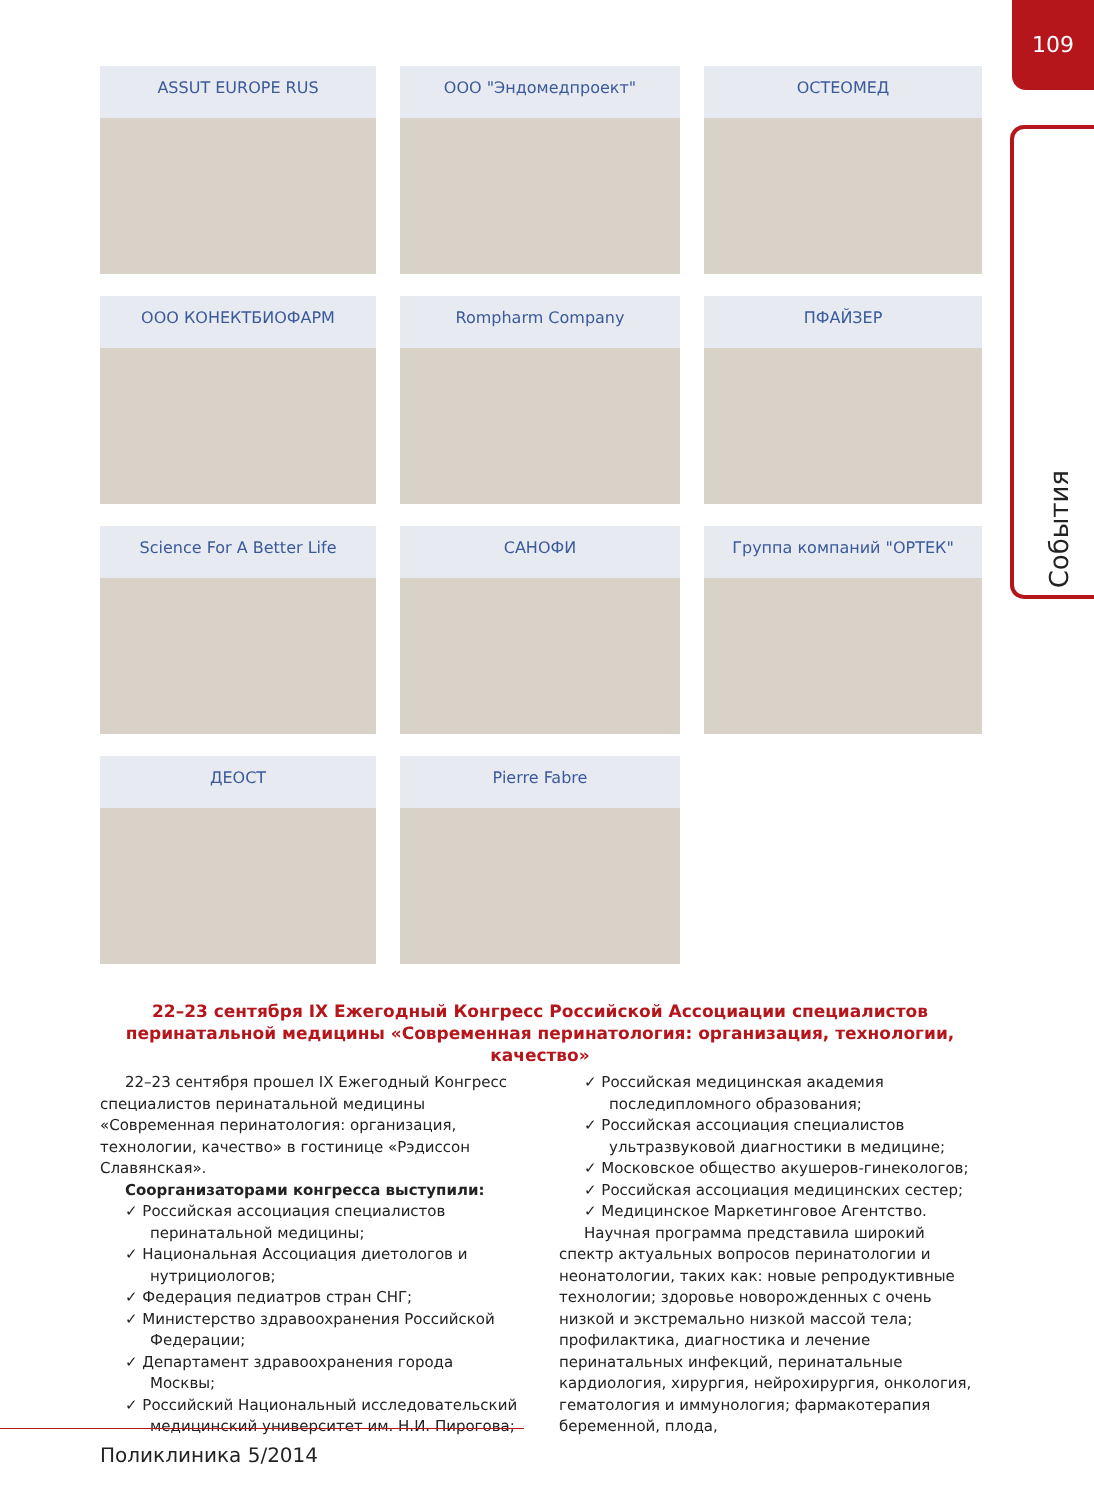109
События
ASSUT EUROPE RUS
ООО "Эндомедпроект"
ОСТЕОМЕД
ООО КОНЕКТБИОФАРМ
Rompharm Company
ПФАЙЗЕР
Science For A Better Life
САНОФИ
Группа компаний "ОРТЕК"
ДЕОСТ
Pierre Fabre
22–23 сентября IX Ежегодный Конгресс Российской Ассоциации специалистов перинатальной медицины «Современная перинатология: организация, технологии, качество»
22–23 сентября прошел IX Ежегодный Конгресс специалистов перинатальной медицины «Современная перинатология: организация, технологии, качество» в гостинице «Рэдиссон Славянская».
Соорганизаторами конгресса выступили:
✓ Российская ассоциация специалистов перинатальной медицины;
✓ Национальная Ассоциация диетологов и нутрициологов;
✓ Федерация педиатров стран СНГ;
✓ Министерство здравоохранения Российской Федерации;
✓ Департамент здравоохранения города Москвы;
✓ Российский Национальный исследовательский медицинский университет им. Н.И. Пирогова;
✓ Российская медицинская академия последипломного образования;
✓ Российская ассоциация специалистов ультразвуковой диагностики в медицине;
✓ Московское общество акушеров-гинекологов;
✓ Российская ассоциация медицинских сестер;
✓ Медицинское Маркетинговое Агентство.
Научная программа представила широкий спектр актуальных вопросов перинатологии и неонатологии, таких как: новые репродуктивные технологии; здоровье новорожденных с очень низкой и экстремально низкой массой тела; профилактика, диагностика и лечение перинатальных инфекций, перинатальные кардиология, хирургия, нейрохирургия, онкология, гематология и иммунология; фармакотерапия беременной, плода,
Поликлиника 5/2014